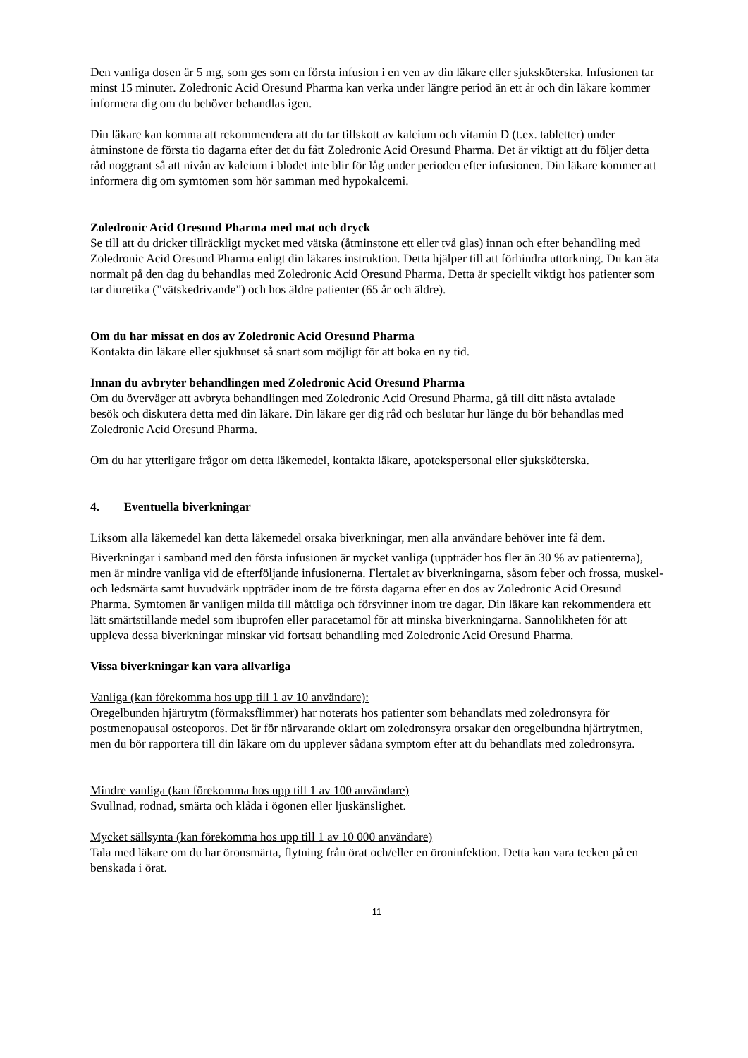Den vanliga dosen är 5 mg, som ges som en första infusion i en ven av din läkare eller sjuksköterska. Infusionen tar minst 15 minuter. Zoledronic Acid Oresund Pharma kan verka under längre period än ett år och din läkare kommer informera dig om du behöver behandlas igen.
Din läkare kan komma att rekommendera att du tar tillskott av kalcium och vitamin D (t.ex. tabletter) under åtminstone de första tio dagarna efter det du fått Zoledronic Acid Oresund Pharma. Det är viktigt att du följer detta råd noggrant så att nivån av kalcium i blodet inte blir för låg under perioden efter infusionen. Din läkare kommer att informera dig om symtomen som hör samman med hypokalcemi.
Zoledronic Acid Oresund Pharma med mat och dryck
Se till att du dricker tillräckligt mycket med vätska (åtminstone ett eller två glas) innan och efter behandling med Zoledronic Acid Oresund Pharma enligt din läkares instruktion. Detta hjälper till att förhindra uttorkning. Du kan äta normalt på den dag du behandlas med Zoledronic Acid Oresund Pharma. Detta är speciellt viktigt hos patienter som tar diuretika (”vätskedrivande”) och hos äldre patienter (65 år och äldre).
Om du har missat en dos av Zoledronic Acid Oresund Pharma
Kontakta din läkare eller sjukhuset så snart som möjligt för att boka en ny tid.
Innan du avbryter behandlingen med Zoledronic Acid Oresund Pharma
Om du överväger att avbryta behandlingen med Zoledronic Acid Oresund Pharma, gå till ditt nästa avtalade
besök och diskutera detta med din läkare. Din läkare ger dig råd och beslutar hur länge du bör behandlas med Zoledronic Acid Oresund Pharma.
Om du har ytterligare frågor om detta läkemedel, kontakta läkare, apotekspersonal eller sjuksköterska.
4. Eventuella biverkningar
Liksom alla läkemedel kan detta läkemedel orsaka biverkningar, men alla användare behöver inte få dem.
Biverkningar i samband med den första infusionen är mycket vanliga (uppträder hos fler än 30 % av patienterna), men är mindre vanliga vid de efterföljande infusionerna. Flertalet av biverkningarna, såsom feber och frossa, muskel- och ledsmärta samt huvudvärk uppträder inom de tre första dagarna efter en dos av Zoledronic Acid Oresund Pharma. Symtomen är vanligen milda till måttliga och försvinner inom tre dagar. Din läkare kan rekommendera ett lätt smärtstillande medel som ibuprofen eller paracetamol för att minska biverkningarna. Sannolikheten för att uppleva dessa biverkningar minskar vid fortsatt behandling med Zoledronic Acid Oresund Pharma.
Vissa biverkningar kan vara allvarliga
Vanliga (kan förekomma hos upp till 1 av 10 användare):
Oregelbunden hjärtrytm (förmaksflimmer) har noterats hos patienter som behandlats med zoledronsyra för postmenopausal osteoporos. Det är för närvarande oklart om zoledronsyra orsakar den oregelbundna hjärtrytmen, men du bör rapportera till din läkare om du upplever sådana symptom efter att du behandlats med zoledronsyra.
Mindre vanliga (kan förekomma hos upp till 1 av 100 användare)
Svullnad, rodnad, smärta och klåda i ögonen eller ljuskänslighet.
Mycket sällsynta (kan förekomma hos upp till 1 av 10 000 användare)
Tala med läkare om du har öronsmärta, flytning från örat och/eller en öroninfektion. Detta kan vara tecken på en benskada i örat.
11